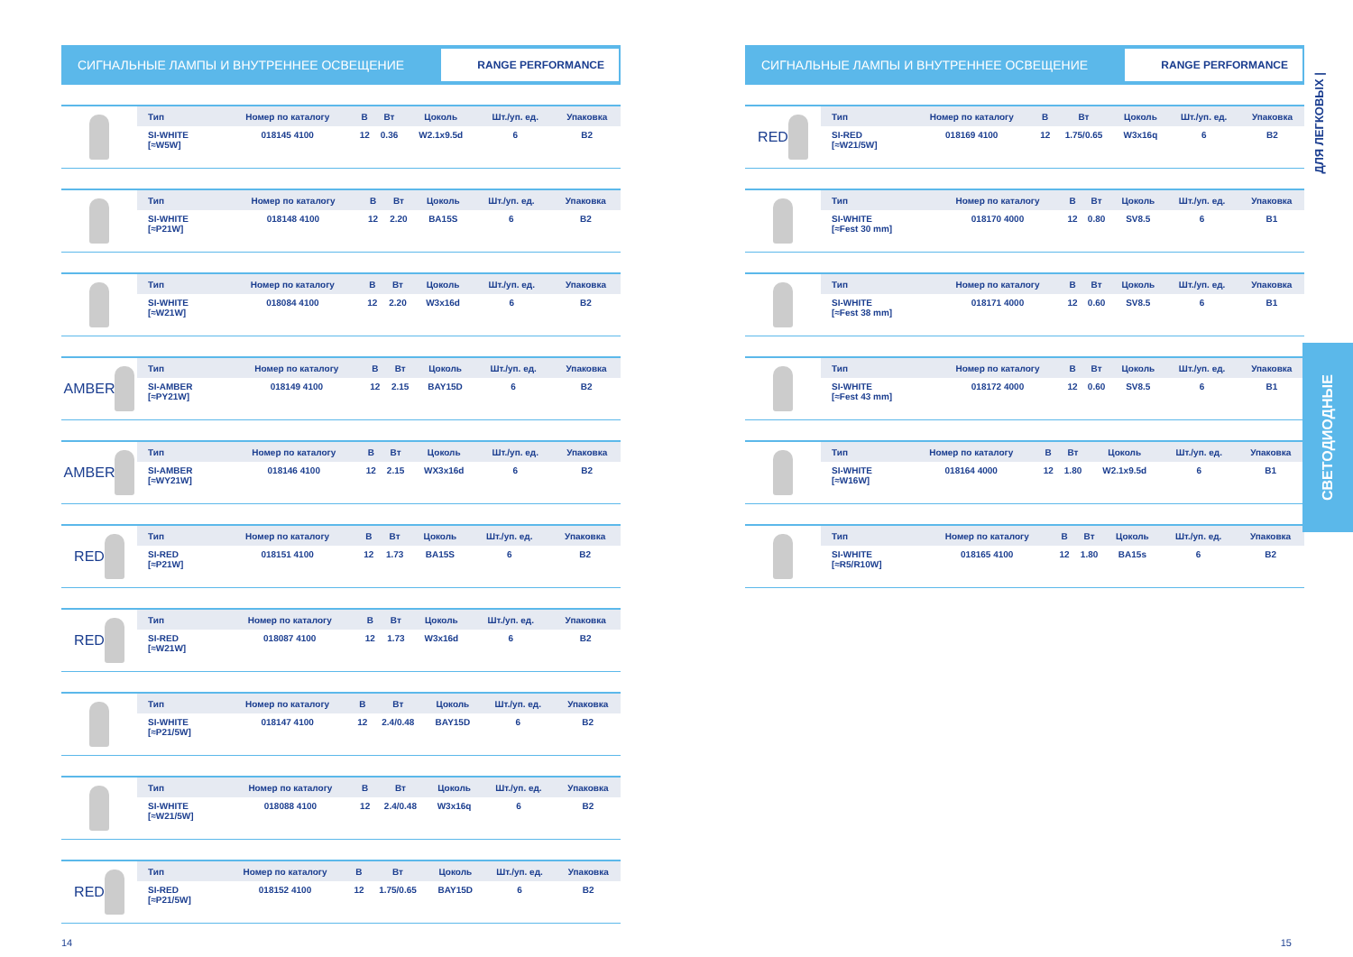СИГНАЛЬНЫЕ ЛАМПЫ И ВНУТРЕННЕЕ ОСВЕЩЕНИЕ
RANGE PERFORMANCE
| Тип | Номер по каталогу | В | Вт | Цоколь | Шт./уп. ед. | Упаковка |
| --- | --- | --- | --- | --- | --- | --- |
| SI-WHITE [≈W5W] | 018145 4100 | 12 | 0.36 | W2.1x9.5d | 6 | B2 |
| Тип | Номер по каталогу | В | Вт | Цоколь | Шт./уп. ед. | Упаковка |
| --- | --- | --- | --- | --- | --- | --- |
| SI-WHITE [≈P21W] | 018148 4100 | 12 | 2.20 | BA15S | 6 | B2 |
| Тип | Номер по каталогу | В | Вт | Цоколь | Шт./уп. ед. | Упаковка |
| --- | --- | --- | --- | --- | --- | --- |
| SI-WHITE [≈W21W] | 018084 4100 | 12 | 2.20 | W3x16d | 6 | B2 |
AMBER
| Тип | Номер по каталогу | В | Вт | Цоколь | Шт./уп. ед. | Упаковка |
| --- | --- | --- | --- | --- | --- | --- |
| SI-AMBER [≈PY21W] | 018149 4100 | 12 | 2.15 | BAY15D | 6 | B2 |
AMBER
| Тип | Номер по каталогу | В | Вт | Цоколь | Шт./уп. ед. | Упаковка |
| --- | --- | --- | --- | --- | --- | --- |
| SI-AMBER [≈WY21W] | 018146 4100 | 12 | 2.15 | WX3x16d | 6 | B2 |
RED
| Тип | Номер по каталогу | В | Вт | Цоколь | Шт./уп. ед. | Упаковка |
| --- | --- | --- | --- | --- | --- | --- |
| SI-RED [≈P21W] | 018151 4100 | 12 | 1.73 | BA15S | 6 | B2 |
RED
| Тип | Номер по каталогу | В | Вт | Цоколь | Шт./уп. ед. | Упаковка |
| --- | --- | --- | --- | --- | --- | --- |
| SI-RED [≈W21W] | 018087 4100 | 12 | 1.73 | W3x16d | 6 | B2 |
| Тип | Номер по каталогу | В | Вт | Цоколь | Шт./уп. ед. | Упаковка |
| --- | --- | --- | --- | --- | --- | --- |
| SI-WHITE [≈P21/5W] | 018147 4100 | 12 | 2.4/0.48 | BAY15D | 6 | B2 |
| Тип | Номер по каталогу | В | Вт | Цоколь | Шт./уп. ед. | Упаковка |
| --- | --- | --- | --- | --- | --- | --- |
| SI-WHITE [≈W21/5W] | 018088 4100 | 12 | 2.4/0.48 | W3x16q | 6 | B2 |
RED
| Тип | Номер по каталогу | В | Вт | Цоколь | Шт./уп. ед. | Упаковка |
| --- | --- | --- | --- | --- | --- | --- |
| SI-RED [≈P21/5W] | 018152 4100 | 12 | 1.75/0.65 | BAY15D | 6 | B2 |
14
СИГНАЛЬНЫЕ ЛАМПЫ И ВНУТРЕННЕЕ ОСВЕЩЕНИЕ
RANGE PERFORMANCE
RED
| Тип | Номер по каталогу | В | Вт | Цоколь | Шт./уп. ед. | Упаковка |
| --- | --- | --- | --- | --- | --- | --- |
| SI-RED [≈W21/5W] | 018169 4100 | 12 | 1.75/0.65 | W3x16q | 6 | B2 |
| Тип | Номер по каталогу | В | Вт | Цоколь | Шт./уп. ед. | Упаковка |
| --- | --- | --- | --- | --- | --- | --- |
| SI-WHITE [≈Fest 30 mm] | 018170 4000 | 12 | 0.80 | SV8.5 | 6 | B1 |
| Тип | Номер по каталогу | В | Вт | Цоколь | Шт./уп. ед. | Упаковка |
| --- | --- | --- | --- | --- | --- | --- |
| SI-WHITE [≈Fest 38 mm] | 018171 4000 | 12 | 0.60 | SV8.5 | 6 | B1 |
| Тип | Номер по каталогу | В | Вт | Цоколь | Шт./уп. ед. | Упаковка |
| --- | --- | --- | --- | --- | --- | --- |
| SI-WHITE [≈Fest 43 mm] | 018172 4000 | 12 | 0.60 | SV8.5 | 6 | B1 |
| Тип | Номер по каталогу | В | Вт | Цоколь | Шт./уп. ед. | Упаковка |
| --- | --- | --- | --- | --- | --- | --- |
| SI-WHITE [≈W16W] | 018164 4000 | 12 | 1.80 | W2.1x9.5d | 6 | B1 |
| Тип | Номер по каталогу | В | Вт | Цоколь | Шт./уп. ед. | Упаковка |
| --- | --- | --- | --- | --- | --- | --- |
| SI-WHITE [≈R5/R10W] | 018165 4100 | 12 | 1.80 | BA15s | 6 | B2 |
ДЛЯ ЛЕГКОВЫХ |
СВЕТОДИОДНЫЕ
15